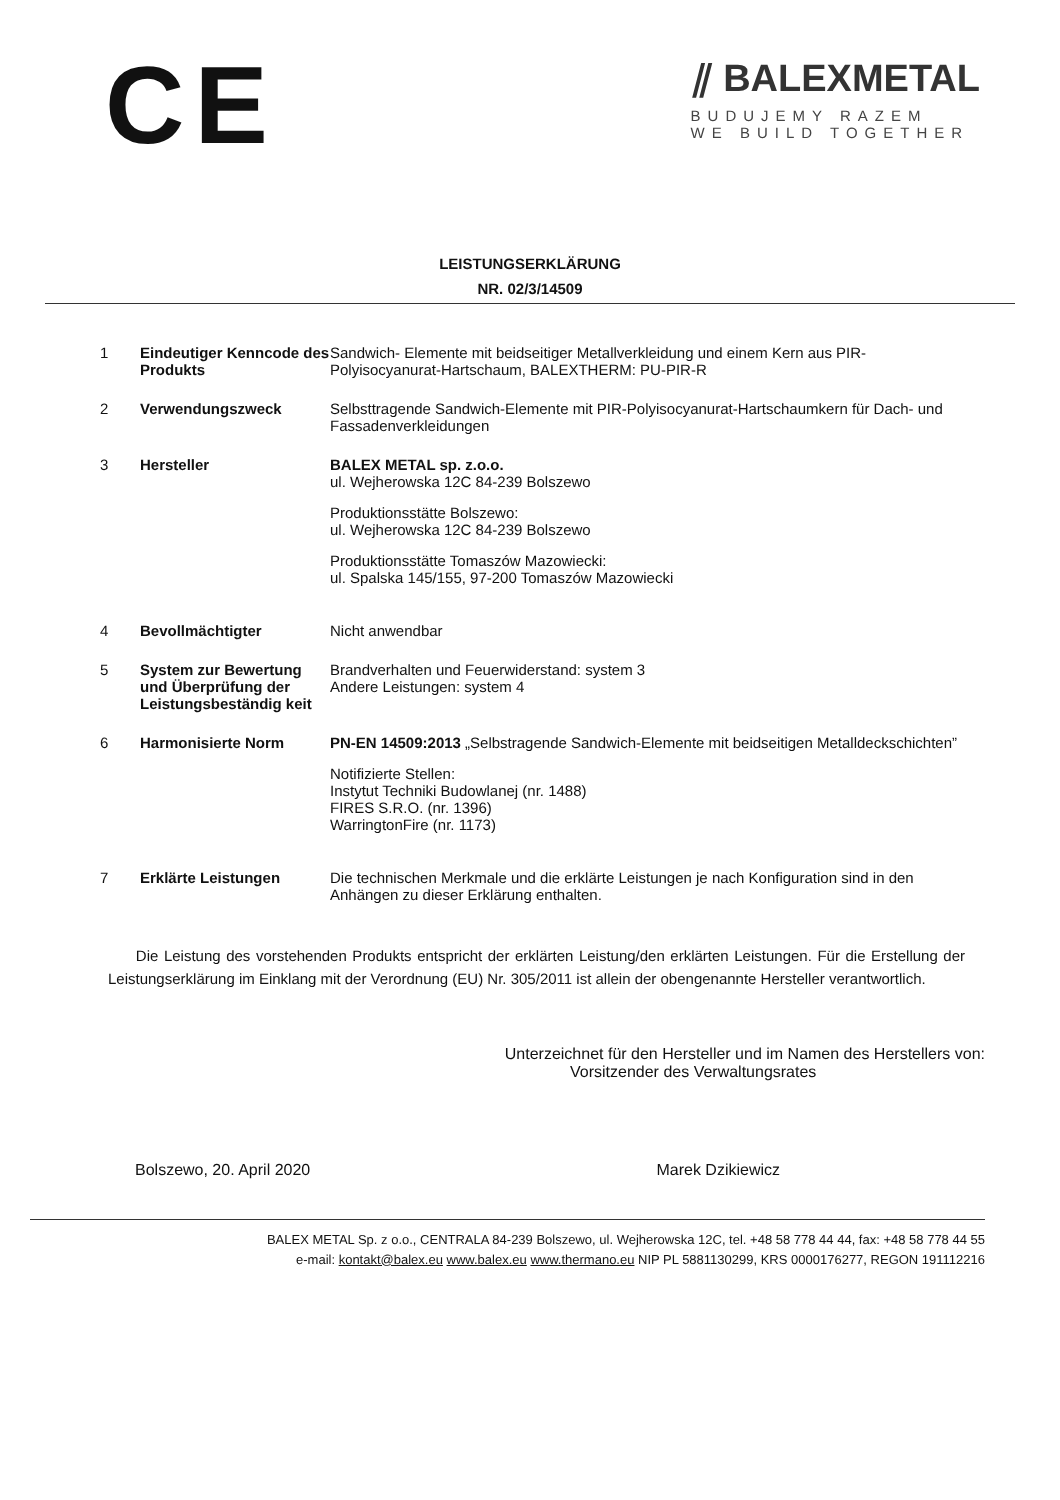CE
⫽ BALEXMETAL
BUDUJEMY RAZEM
WE BUILD TOGETHER
LEISTUNGSERKLÄRUNG
NR. 02/3/14509
| 1 | Eindeutiger Kenncode des Produkts | Sandwich- Elemente mit beidseitiger Metallverkleidung und einem Kern aus PIR-Polyisocyanurat-Hartschaum, BALEXTHERM: PU-PIR-R |
| 2 | Verwendungszweck | Selbsttragende Sandwich-Elemente mit PIR-Polyisocyanurat-Hartschaumkern für Dach- und Fassadenverkleidungen |
| 3 | Hersteller | BALEX METAL sp. z.o.o. ul. Wejherowska 12C 84-239 Bolszewo Produktionsstätte Bolszewo: ul. Wejherowska 12C 84-239 Bolszewo Produktionsstätte Tomaszów Mazowiecki: ul. Spalska 145/155, 97-200 Tomaszów Mazowiecki |
| 4 | Bevollmächtigter | Nicht anwendbar |
| 5 | System zur Bewertung und Überprüfung der Leistungsbeständig keit | Brandverhalten und Feuerwiderstand: system 3 Andere Leistungen: system 4 |
| 6 | Harmonisierte Norm | PN-EN 14509:2013 „Selbstragende Sandwich-Elemente mit beidseitigen Metalldeckschichten” Notifizierte Stellen: Instytut Techniki Budowlanej (nr. 1488) FIRES S.R.O. (nr. 1396) WarringtonFire (nr. 1173) |
| 7 | Erklärte Leistungen | Die technischen Merkmale und die erklärte Leistungen je nach Konfiguration sind in den Anhängen zu dieser Erklärung enthalten. |
Die Leistung des vorstehenden Produkts entspricht der erklärten Leistung/den erklärten Leistungen. Für die Erstellung der Leistungserklärung im Einklang mit der Verordnung (EU) Nr. 305/2011 ist allein der obengenannte Hersteller verantwortlich.
Unterzeichnet für den Hersteller und im Namen des Herstellers von:
Vorsitzender des Verwaltungsrates
Bolszewo, 20. April 2020 Marek Dzikiewicz
BALEX METAL Sp. z o.o., CENTRALA 84-239 Bolszewo, ul. Wejherowska 12C, tel. +48 58 778 44 44, fax: +48 58 778 44 55
e-mail: kontakt@balex.eu www.balex.eu www.thermano.eu NIP PL 5881130299, KRS 0000176277, REGON 191112216